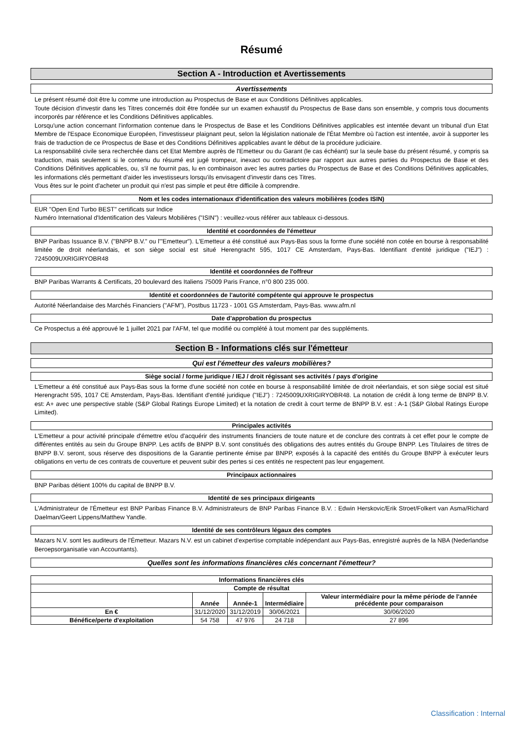Résumé
Section A - Introduction et Avertissements
Avertissements
Le présent résumé doit être lu comme une introduction au Prospectus de Base et aux Conditions Définitives applicables.
Toute décision d'investir dans les Titres concernés doit être fondée sur un examen exhaustif du Prospectus de Base dans son ensemble, y compris tous documents incorporés par référence et les Conditions Définitives applicables.
Lorsqu'une action concernant l'information contenue dans le Prospectus de Base et les Conditions Définitives applicables est intentée devant un tribunal d'un Etat Membre de l'Espace Economique Européen, l'investisseur plaignant peut, selon la législation nationale de l'État Membre où l'action est intentée, avoir à supporter les frais de traduction de ce Prospectus de Base et des Conditions Définitives applicables avant le début de la procédure judiciaire.
La responsabilité civile sera recherchée dans cet Etat Membre auprès de l'Emetteur ou du Garant (le cas échéant) sur la seule base du présent résumé, y compris sa traduction, mais seulement si le contenu du résumé est jugé trompeur, inexact ou contradictoire par rapport aux autres parties du Prospectus de Base et des Conditions Définitives applicables, ou, s'il ne fournit pas, lu en combinaison avec les autres parties du Prospectus de Base et des Conditions Définitives applicables, les informations clés permettant d'aider les investisseurs lorsqu'ils envisagent d'investir dans ces Titres.
Vous êtes sur le point d'acheter un produit qui n'est pas simple et peut être difficile à comprendre.
Nom et les codes internationaux d'identification des valeurs mobilières (codes ISIN)
EUR "Open End Turbo BEST" certificats sur Indice
Numéro International d'Identification des Valeurs Mobilières ("ISIN") : veuillez-vous référer aux tableaux ci-dessous.
Identité et coordonnées de l'émetteur
BNP Paribas Issuance B.V. ("BNPP B.V." ou l'"Emetteur"). L'Emetteur a été constitué aux Pays-Bas sous la forme d'une société non cotée en bourse à responsabilité limitée de droit néerlandais, et son siège social est situé Herengracht 595, 1017 CE Amsterdam, Pays-Bas. Identifiant d'entité juridique ("IEJ") : 7245009UXRIGIRYOBR48
Identité et coordonnées de l'offreur
BNP Paribas Warrants & Certificats, 20 boulevard des Italiens 75009 Paris France, n°0 800 235 000.
Identité et coordonnées de l'autorité compétente qui approuve le prospectus
Autorité Néerlandaise des Marchés Financiers ("AFM"), Postbus 11723 - 1001 GS Amsterdam, Pays-Bas. www.afm.nl
Date d'approbation du prospectus
Ce Prospectus a été approuvé le 1 juillet 2021 par l'AFM, tel que modifié ou complété à tout moment par des suppléments.
Section B - Informations clés sur l'émetteur
Qui est l'émetteur des valeurs mobilières?
Siège social / forme juridique / IEJ / droit régissant ses activités / pays d'origine
L'Emetteur a été constitué aux Pays-Bas sous la forme d'une société non cotée en bourse à responsabilité limitée de droit néerlandais, et son siège social est situé Herengracht 595, 1017 CE Amsterdam, Pays-Bas. Identifiant d'entité juridique ("IEJ") : 7245009UXRIGIRYOBR48. La notation de crédit à long terme de BNPP B.V. est: A+ avec une perspective stable (S&P Global Ratings Europe Limited) et la notation de credit à court terme de BNPP B.V. est : A-1 (S&P Global Ratings Europe Limited).
Principales activités
L'Emetteur a pour activité principale d'émettre et/ou d'acquérir des instruments financiers de toute nature et de conclure des contrats à cet effet pour le compte de différentes entités au sein du Groupe BNPP. Les actifs de BNPP B.V. sont constitués des obligations des autres entités du Groupe BNPP. Les Titulaires de titres de BNPP B.V. seront, sous réserve des dispositions de la Garantie pertinente émise par BNPP, exposés à la capacité des entités du Groupe BNPP à exécuter leurs obligations en vertu de ces contrats de couverture et peuvent subir des pertes si ces entités ne respectent pas leur engagement.
Principaux actionnaires
BNP Paribas détient 100% du capital de BNPP B.V.
Identité de ses principaux dirigeants
L'Administrateur de l'Émetteur est BNP Paribas Finance B.V. Administrateurs de BNP Paribas Finance B.V. : Edwin Herskovic/Erik Stroet/Folkert van Asma/Richard Daelman/Geert Lippens/Matthew Yandle.
Identité de ses contrôleurs légaux des comptes
Mazars N.V. sont les auditeurs de l'Émetteur. Mazars N.V. est un cabinet d'expertise comptable indépendant aux Pays-Bas, enregistré auprès de la NBA (Nederlandse Beroepsorganisatie van Accountants).
Quelles sont les informations financières clés concernant l'émetteur?
| Informations financières clés | | | | |
| --- | --- | --- | --- | --- |
| Compte de résultat | | | | |
| | Année | Année-1 | Intermédiaire | Valeur intermédiaire pour la même période de l'année précédente pour comparaison |
| En € | 31/12/2020 | 31/12/2019 | 30/06/2021 | 30/06/2020 |
| Bénéfice/perte d'exploitation | 54 758 | 47 976 | 24 718 | 27 896 |
Classification : Internal